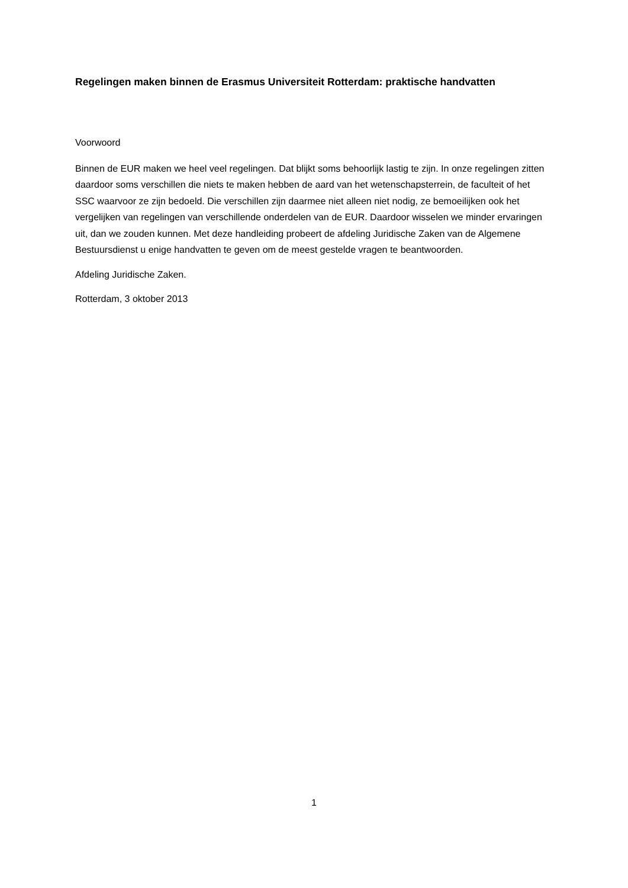Regelingen maken binnen de Erasmus Universiteit Rotterdam: praktische handvatten
Voorwoord
Binnen de EUR maken we heel veel regelingen. Dat blijkt soms behoorlijk lastig te zijn. In onze regelingen zitten daardoor soms verschillen die niets te maken hebben de aard van het wetenschapsterrein, de faculteit of het SSC waarvoor ze zijn bedoeld. Die verschillen zijn daarmee niet alleen niet nodig, ze bemoeilijken ook het vergelijken van regelingen van verschillende onderdelen van de EUR. Daardoor wisselen we minder ervaringen uit, dan we zouden kunnen. Met deze handleiding probeert de afdeling Juridische Zaken van de Algemene Bestuursdienst u enige handvatten te geven om de meest gestelde vragen te beantwoorden.
Afdeling Juridische Zaken.
Rotterdam, 3 oktober 2013
1